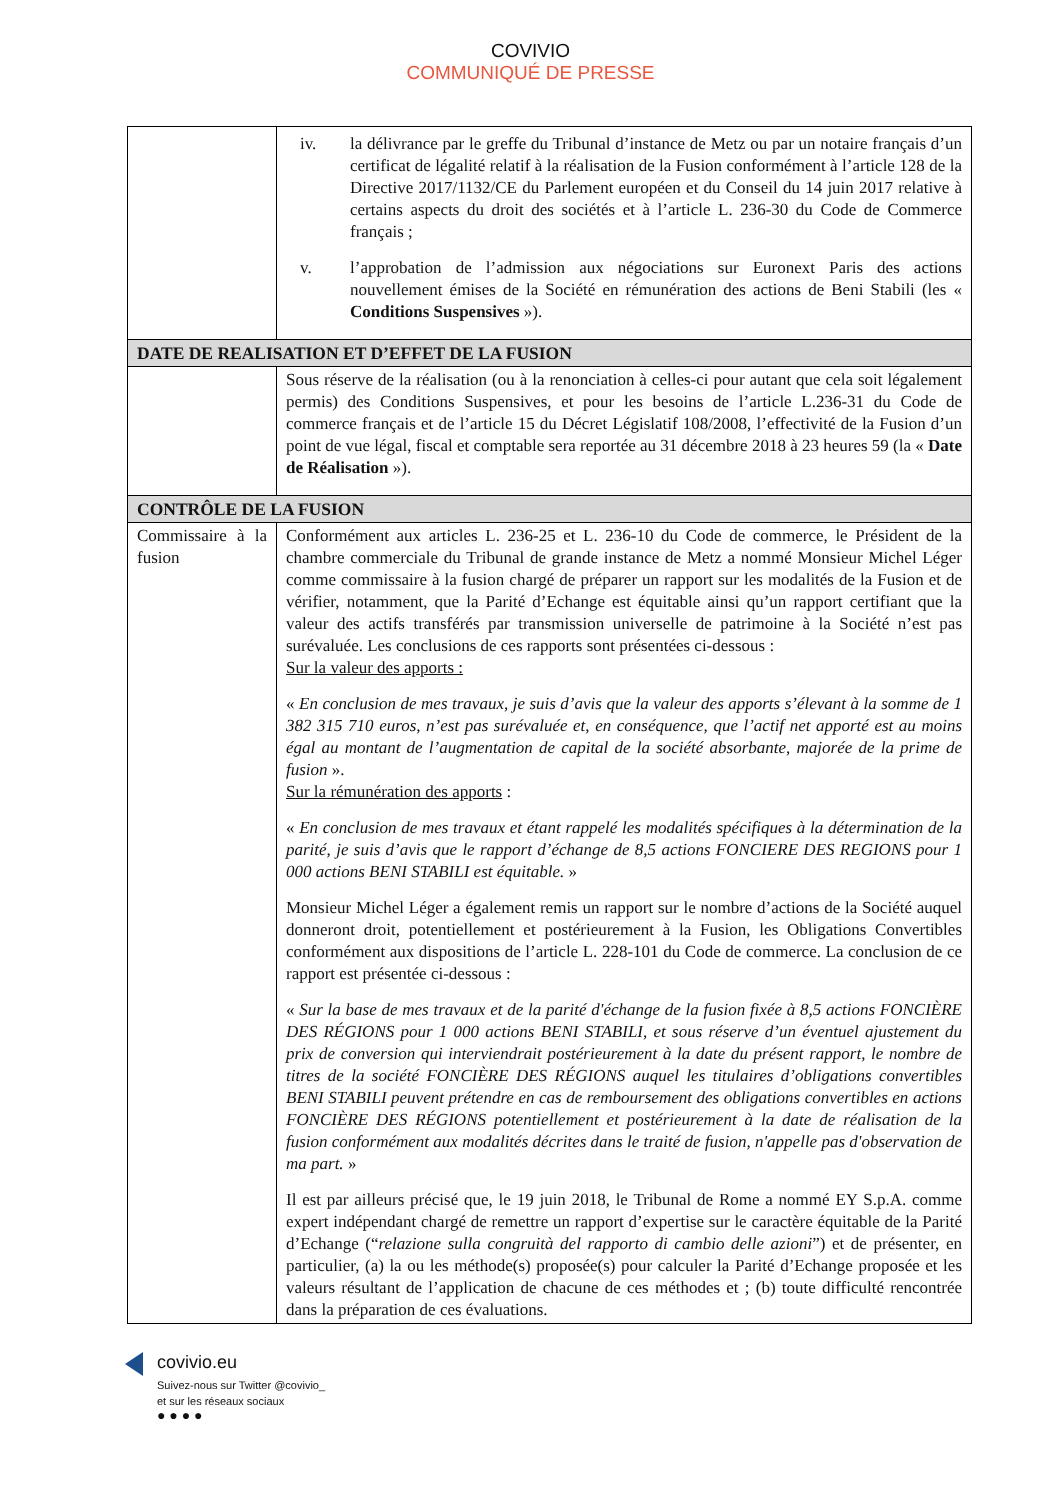COVIVIO
COMMUNIQUÉ DE PRESSE
| | iv. la délivrance par le greffe du Tribunal d’instance de Metz ou par un notaire français d’un certificat de légalité relatif à la réalisation de la Fusion conformément à l’article 128 de la Directive 2017/1132/CE du Parlement européen et du Conseil du 14 juin 2017 relative à certains aspects du droit des sociétés et à l’article L. 236-30 du Code de Commerce français ; v. l’approbation de l’admission aux négociations sur Euronext Paris des actions nouvellement émises de la Société en rémunération des actions de Beni Stabili (les « Conditions Suspensives »). |
| DATE DE REALISATION ET D’EFFET DE LA FUSION | |
| | Sous réserve de la réalisation (ou à la renonciation à celles-ci pour autant que cela soit légalement permis) des Conditions Suspensives, et pour les besoins de l’article L.236-31 du Code de commerce français et de l’article 15 du Décret Législatif 108/2008, l’effectivité de la Fusion d’un point de vue légal, fiscal et comptable sera reportée au 31 décembre 2018 à 23 heures 59 (la « Date de Réalisation »). |
| CONTRÔLE DE LA FUSION | |
| Commissaire à la fusion | Conformément aux articles L. 236-25 et L. 236-10 du Code de commerce, le Président de la chambre commerciale du Tribunal de grande instance de Metz a nommé Monsieur Michel Léger comme commissaire à la fusion chargé de préparer un rapport sur les modalités de la Fusion et de vérifier, notamment, que la Parité d’Echange est équitable ainsi qu’un rapport certifiant que la valeur des actifs transférés par transmission universelle de patrimoine à la Société n’est pas surévaluée. Les conclusions de ces rapports sont présentées ci-dessous : Sur la valeur des apports : « En conclusion de mes travaux, je suis d’avis que la valeur des apports s’élevant à la somme de 1 382 315 710 euros, n’est pas surévaluée et, en conséquence, que l’actif net apporté est au moins égal au montant de l’augmentation de capital de la société absorbante, majorée de la prime de fusion ». Sur la rémunération des apports : « En conclusion de mes travaux et étant rappelé les modalités spécifiques à la détermination de la parité, je suis d’avis que le rapport d’échange de 8,5 actions FONCIERE DES REGIONS pour 1 000 actions BENI STABILI est équitable. » Monsieur Michel Léger a également remis un rapport sur le nombre d’actions de la Société auquel donneront droit, potentiellement et postérieurement à la Fusion, les Obligations Convertibles conformément aux dispositions de l’article L. 228-101 du Code de commerce. La conclusion de ce rapport est présentée ci-dessous : « Sur la base de mes travaux et de la parité d'échange de la fusion fixée à 8,5 actions FONCIÈRE DES RÉGIONS pour 1 000 actions BENI STABILI, et sous réserve d’un éventuel ajustement du prix de conversion qui interviendrait postérieurement à la date du présent rapport, le nombre de titres de la société FONCIÈRE DES RÉGIONS auquel les titulaires d’obligations convertibles BENI STABILI peuvent prétendre en cas de remboursement des obligations convertibles en actions FONCIÈRE DES RÉGIONS potentiellement et postérieurement à la date de réalisation de la fusion conformément aux modalités décrites dans le traité de fusion, n'appelle pas d'observation de ma part. » Il est par ailleurs précisé que, le 19 juin 2018, le Tribunal de Rome a nommé EY S.p.A. comme expert indépendant chargé de remettre un rapport d’expertise sur le caractère équitable de la Parité d’Echange (“ relazione sulla congruità del rapporto di cambio delle azioni ”) et de présenter, en particulier, (a) la ou les méthode(s) proposée(s) pour calculer la Parité d’Echange proposée et les valeurs résultant de l’application de chacune de ces méthodes et ; (b) toute difficulté rencontrée dans la préparation de ces évaluations. |
covivio.eu
Suivez-nous sur Twitter @covivio_
et sur les réseaux sociaux
● ● ● ●